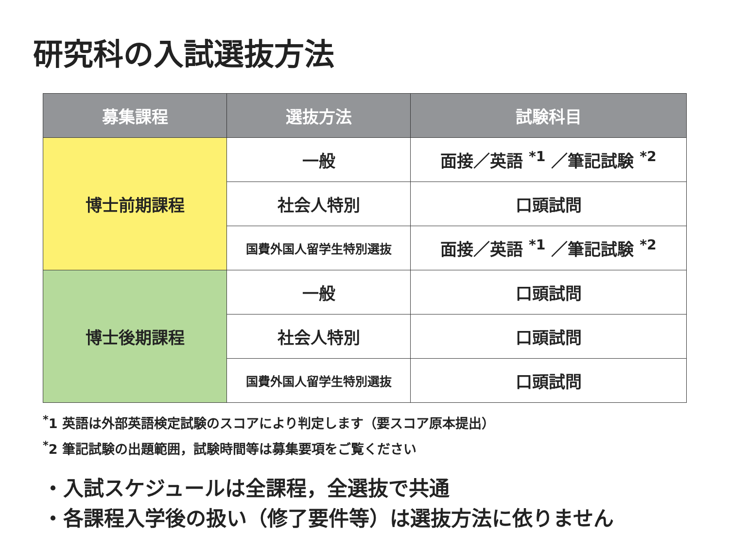研究科の入試選抜方法
| 募集課程 | 選抜方法 | 試験科目 |
| --- | --- | --- |
| 博士前期課程 | 一般 | 面接／英語 <sup>*1</sup> ／筆記試験 <sup>*2</sup> |
| | 社会人特別 | 口頭試問 |
| | 国費外国人留学生特別選抜 | 面接／英語 <sup>*1</sup> ／筆記試験 <sup>*2</sup> |
| 博士後期課程 | 一般 | 口頭試問 |
| | 社会人特別 | 口頭試問 |
| | 国費外国人留学生特別選抜 | 口頭試問 |
<sup>*</sup> 1 英語は外部英語検定試験のスコアにより判定します（要スコア原本提出）
<sup>*</sup> 2 筆記試験の出題範囲，試験時間等は募集要項をご覧ください
・入試スケジュールは全課程，全選抜で共通
・各課程入学後の扱い（修了要件等）は選抜方法に依りません